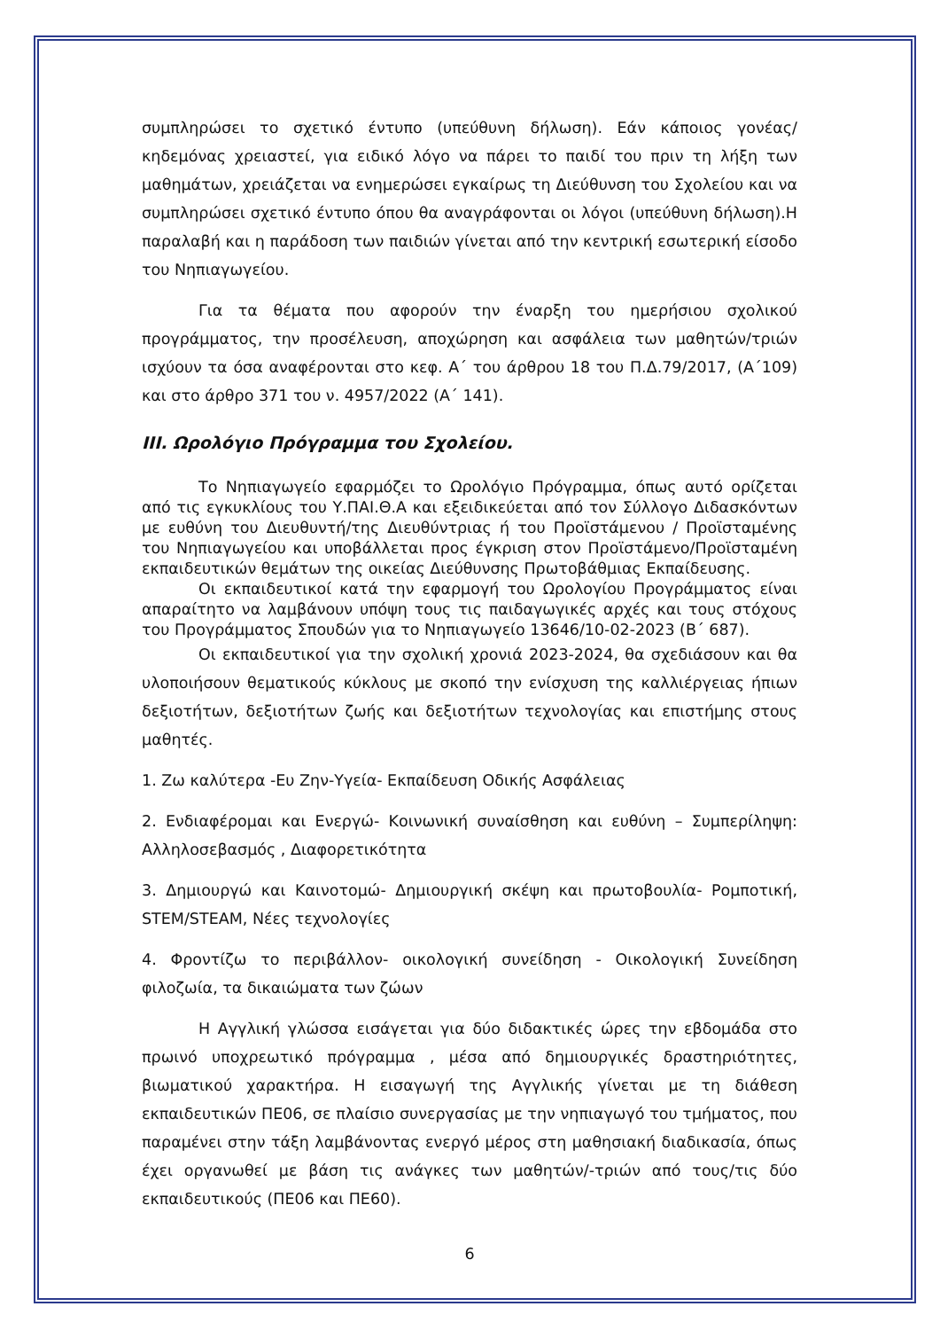συμπληρώσει το σχετικό έντυπο (υπεύθυνη δήλωση). Εάν κάποιος γονέας/κηδεμόνας χρειαστεί, για ειδικό λόγο να πάρει το παιδί του πριν τη λήξη των μαθημάτων, χρειάζεται να ενημερώσει εγκαίρως τη Διεύθυνση του Σχολείου και να συμπληρώσει σχετικό έντυπο όπου θα αναγράφονται οι λόγοι (υπεύθυνη δήλωση).Η παραλαβή και η παράδοση των παιδιών γίνεται από την κεντρική εσωτερική είσοδο του Νηπιαγωγείου.
Για τα θέματα που αφορούν την έναρξη του ημερήσιου σχολικού προγράμματος, την προσέλευση, αποχώρηση και ασφάλεια των μαθητών/τριών ισχύουν τα όσα αναφέρονται στο κεφ. Α΄ του άρθρου 18 του Π.Δ.79/2017, (Α΄109) και στο άρθρο 371 του ν. 4957/2022 (Α΄ 141).
III. Ωρολόγιο Πρόγραμμα του Σχολείου.
Το Νηπιαγωγείο εφαρμόζει το Ωρολόγιο Πρόγραμμα, όπως αυτό ορίζεται από τις εγκυκλίους του Υ.ΠΑΙ.Θ.Α και εξειδικεύεται από τον Σύλλογο Διδασκόντων με ευθύνη του Διευθυντή/της Διευθύντριας ή του Προϊστάμενου / Προϊσταμένης του Νηπιαγωγείου και υποβάλλεται προς έγκριση στον Προϊστάμενο/Προϊσταμένη εκπαιδευτικών θεμάτων της οικείας Διεύθυνσης Πρωτοβάθμιας Εκπαίδευσης.
Οι εκπαιδευτικοί κατά την εφαρμογή του Ωρολογίου Προγράμματος είναι απαραίτητο να λαμβάνουν υπόψη τους τις παιδαγωγικές αρχές και τους στόχους του Προγράμματος Σπουδών για το Νηπιαγωγείο 13646/10-02-2023 (Β΄ 687).
Οι εκπαιδευτικοί για την σχολική χρονιά 2023-2024, θα σχεδιάσουν και θα υλοποιήσουν θεματικούς κύκλους με σκοπό την ενίσχυση της καλλιέργειας ήπιων δεξιοτήτων, δεξιοτήτων ζωής και δεξιοτήτων τεχνολογίας και επιστήμης στους μαθητές.
1. Ζω καλύτερα -Ευ Ζην-Υγεία- Εκπαίδευση Οδικής Ασφάλειας
2. Ενδιαφέρομαι και Ενεργώ- Κοινωνική συναίσθηση και ευθύνη – Συμπερίληψη: Αλληλοσεβασμός , Διαφορετικότητα
3. Δημιουργώ και Καινοτομώ- Δημιουργική σκέψη και πρωτοβουλία- Ρομποτική, STEM/STEAM, Νέες τεχνολογίες
4. Φροντίζω το περιβάλλον- οικολογική συνείδηση - Οικολογική Συνείδηση φιλοζωία, τα δικαιώματα των ζώων
Η Αγγλική γλώσσα εισάγεται για δύο διδακτικές ώρες την εβδομάδα στο πρωινό υποχρεωτικό πρόγραμμα , μέσα από δημιουργικές δραστηριότητες, βιωματικού χαρακτήρα. Η εισαγωγή της Αγγλικής γίνεται με τη διάθεση εκπαιδευτικών ΠΕ06, σε πλαίσιο συνεργασίας με την νηπιαγωγό του τμήματος, που παραμένει στην τάξη λαμβάνοντας ενεργό μέρος στη μαθησιακή διαδικασία, όπως έχει οργανωθεί με βάση τις ανάγκες των μαθητών/-τριών από τους/τις δύο εκπαιδευτικούς (ΠΕ06 και ΠΕ60).
6